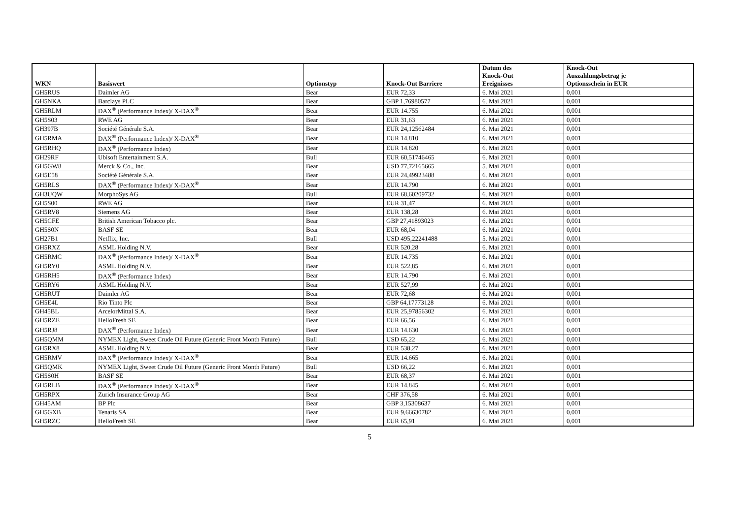| WKN | Basiswert | Optionstyp | Knock-Out Barriere | Datum des Knock-Out Ereignisses | Knock-Out Auszahlungsbetrag je Optionsschein in EUR |
| --- | --- | --- | --- | --- | --- |
| GH5RUS | Daimler AG | Bear | EUR 72,33 | 6. Mai 2021 | 0,001 |
| GH5NKA | Barclays PLC | Bear | GBP 1,76980577 | 6. Mai 2021 | 0,001 |
| GH5RLM | DAX<sup>®</sup> (Performance Index)/ X-DAX<sup>®</sup> | Bear | EUR 14.755 | 6. Mai 2021 | 0,001 |
| GH5S03 | RWE AG | Bear | EUR 31,63 | 6. Mai 2021 | 0,001 |
| GH397B | Société Générale S.A. | Bear | EUR 24,12562484 | 6. Mai 2021 | 0,001 |
| GH5RMA | DAX<sup>®</sup> (Performance Index)/ X-DAX<sup>®</sup> | Bear | EUR 14.810 | 6. Mai 2021 | 0,001 |
| GH5RHQ | DAX<sup>®</sup> (Performance Index) | Bear | EUR 14.820 | 6. Mai 2021 | 0,001 |
| GH29RF | Ubisoft Entertainment S.A. | Bull | EUR 60,51746465 | 6. Mai 2021 | 0,001 |
| GH5GW8 | Merck & Co., Inc. | Bear | USD 77,72165665 | 5. Mai 2021 | 0,001 |
| GH5E58 | Société Générale S.A. | Bear | EUR 24,49923488 | 6. Mai 2021 | 0,001 |
| GH5RLS | DAX<sup>®</sup> (Performance Index)/ X-DAX<sup>®</sup> | Bear | EUR 14.790 | 6. Mai 2021 | 0,001 |
| GH3UQW | MorphoSys AG | Bull | EUR 68,60209732 | 6. Mai 2021 | 0,001 |
| GH5S00 | RWE AG | Bear | EUR 31,47 | 6. Mai 2021 | 0,001 |
| GH5RV8 | Siemens AG | Bear | EUR 138,28 | 6. Mai 2021 | 0,001 |
| GH5CFE | British American Tobacco plc. | Bear | GBP 27,41893023 | 6. Mai 2021 | 0,001 |
| GH5S0N | BASF SE | Bear | EUR 68,04 | 6. Mai 2021 | 0,001 |
| GH27B1 | Netflix, Inc. | Bull | USD 495,22241488 | 5. Mai 2021 | 0,001 |
| GH5RXZ | ASML Holding N.V. | Bear | EUR 520,28 | 6. Mai 2021 | 0,001 |
| GH5RMC | DAX<sup>®</sup> (Performance Index)/ X-DAX<sup>®</sup> | Bear | EUR 14.735 | 6. Mai 2021 | 0,001 |
| GH5RY0 | ASML Holding N.V. | Bear | EUR 522,85 | 6. Mai 2021 | 0,001 |
| GH5RH5 | DAX<sup>®</sup> (Performance Index) | Bear | EUR 14.790 | 6. Mai 2021 | 0,001 |
| GH5RY6 | ASML Holding N.V. | Bear | EUR 527,99 | 6. Mai 2021 | 0,001 |
| GH5RUT | Daimler AG | Bear | EUR 72,68 | 6. Mai 2021 | 0,001 |
| GH5E4L | Rio Tinto Plc | Bear | GBP 64,17773128 | 6. Mai 2021 | 0,001 |
| GH45BL | ArcelorMittal S.A. | Bear | EUR 25,97856302 | 6. Mai 2021 | 0,001 |
| GH5RZE | HelloFresh SE | Bear | EUR 66,56 | 6. Mai 2021 | 0,001 |
| GH5RJ8 | DAX<sup>®</sup> (Performance Index) | Bear | EUR 14.630 | 6. Mai 2021 | 0,001 |
| GH5QMM | NYMEX Light, Sweet Crude Oil Future (Generic Front Month Future) | Bull | USD 65,22 | 6. Mai 2021 | 0,001 |
| GH5RX8 | ASML Holding N.V. | Bear | EUR 538,27 | 6. Mai 2021 | 0,001 |
| GH5RMV | DAX<sup>®</sup> (Performance Index)/ X-DAX<sup>®</sup> | Bear | EUR 14.665 | 6. Mai 2021 | 0,001 |
| GH5QMK | NYMEX Light, Sweet Crude Oil Future (Generic Front Month Future) | Bull | USD 66,22 | 6. Mai 2021 | 0,001 |
| GH5S0H | BASF SE | Bear | EUR 68,37 | 6. Mai 2021 | 0,001 |
| GH5RLB | DAX<sup>®</sup> (Performance Index)/ X-DAX<sup>®</sup> | Bear | EUR 14.845 | 6. Mai 2021 | 0,001 |
| GH5RPX | Zurich Insurance Group AG | Bear | CHF 376,58 | 6. Mai 2021 | 0,001 |
| GH45AM | BP Plc | Bear | GBP 3,15308637 | 6. Mai 2021 | 0,001 |
| GH5GXB | Tenaris SA | Bear | EUR 9,66630782 | 6. Mai 2021 | 0,001 |
| GH5RZC | HelloFresh SE | Bear | EUR 65,91 | 6. Mai 2021 | 0,001 |
5